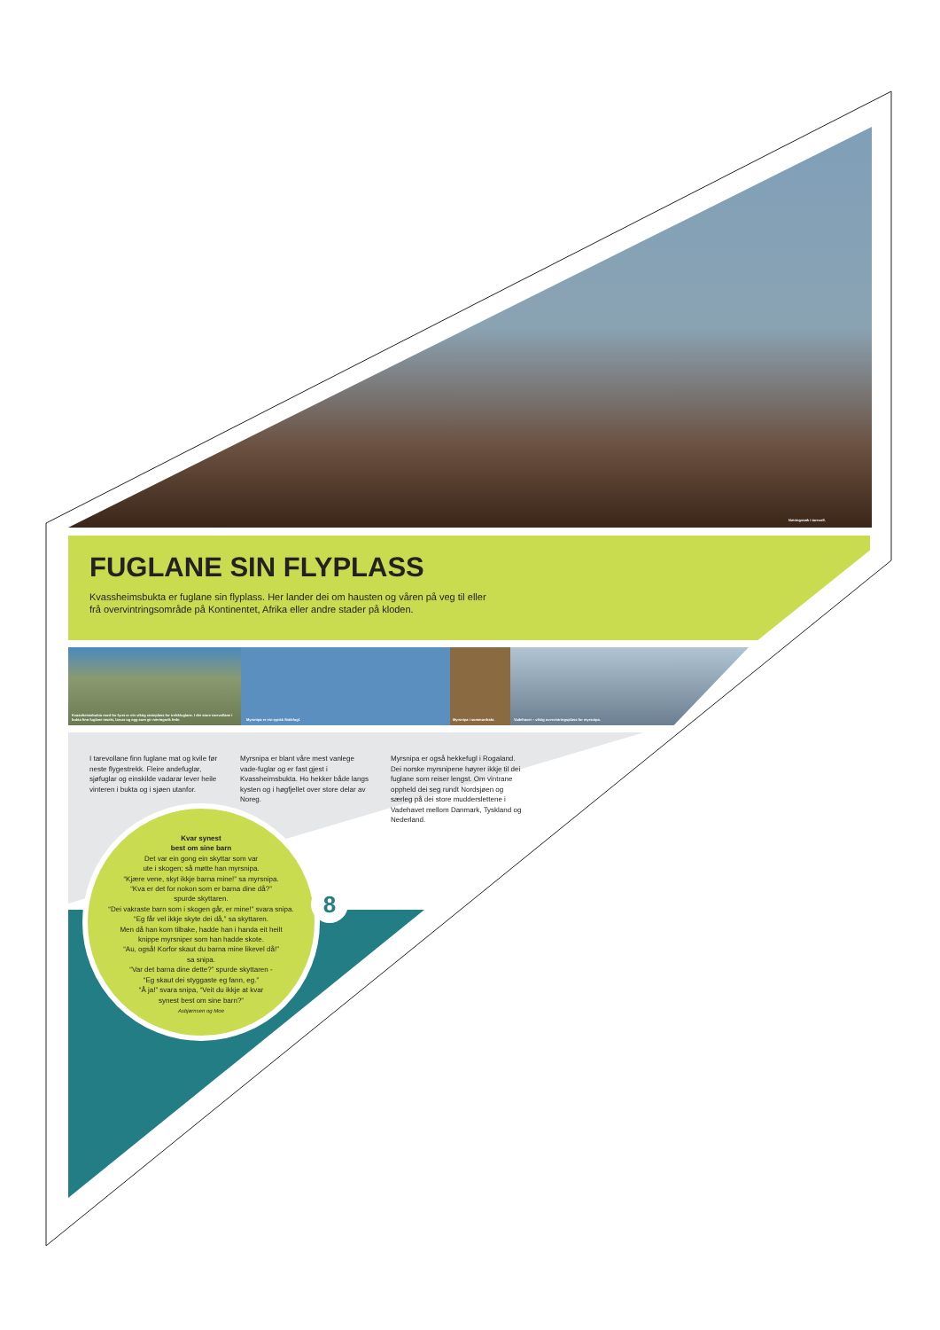Næringssøk i tarevoll.
FUGLANE SIN FLYPLASS
Kvassheimsbukta er fuglane sin flyplass. Her lander dei om hausten og våren på veg til eller frå overvintringsområde på Kontinentet, Afrika eller andre stader på kloden.
Kvassheimsbukta nord for fyret er ein viktig rasteplass for trekkfuglane. I dei store tarevollane i bukta finn fuglane insekt, larvar og egg som gir næringsrik fede.
Myrsnipa er ein typisk flokkfugl.
Myrsnipa i sommardrakt.
Vadehavet – viktig overvintringsplass for myrsnipa.
I tarevollane finn fuglane mat og kvile før neste flygestrekk. Fleire andefuglar, sjøfuglar og einskilde vadarar lever heile vinteren i bukta og i sjøen utanfor.
Myrsnipa er blant våre mest vanlege vade-fuglar og er fast gjest i Kvassheimsbukta. Ho hekker både langs kysten og i høgfjellet over store delar av Noreg.
Myrsnipa er også hekkefugl i Rogaland. Dei norske myrsnipene høyrer ikkje til dei fuglane som reiser lengst. Om vintrane oppheld dei seg rundt Nordsjøen og særleg på dei store mudderslettene i Vadehavet mellom Danmark, Tyskland og Nederland.
Kvar synest
best om sine barn
Det var ein gong ein skyttar som var
ute i skogen; så møtte han myrsnipa.
“Kjære vene, skyt ikkje barna mine!” sa myrsnipa.
“Kva er det for nokon som er barna dine då?”
spurde skyttaren.
“Dei vakraste barn som i skogen går, er mine!” svara snipa.
“Eg får vel ikkje skyte dei då,” sa skyttaren.
Men då han kom tilbake, hadde han i handa eit heilt
knippe myrsniper som han hadde skote.
“Au, også! Korfor skaut du barna mine likevel då!”
sa snipa.
“Var det barna dine dette?” spurde skyttaren -
“Eg skaut dei styggaste eg fann, eg.”
“Å ja!” svara snipa, “Veit du ikkje at kvar
synest best om sine barn?”
Asbjørnsen og Moe
8